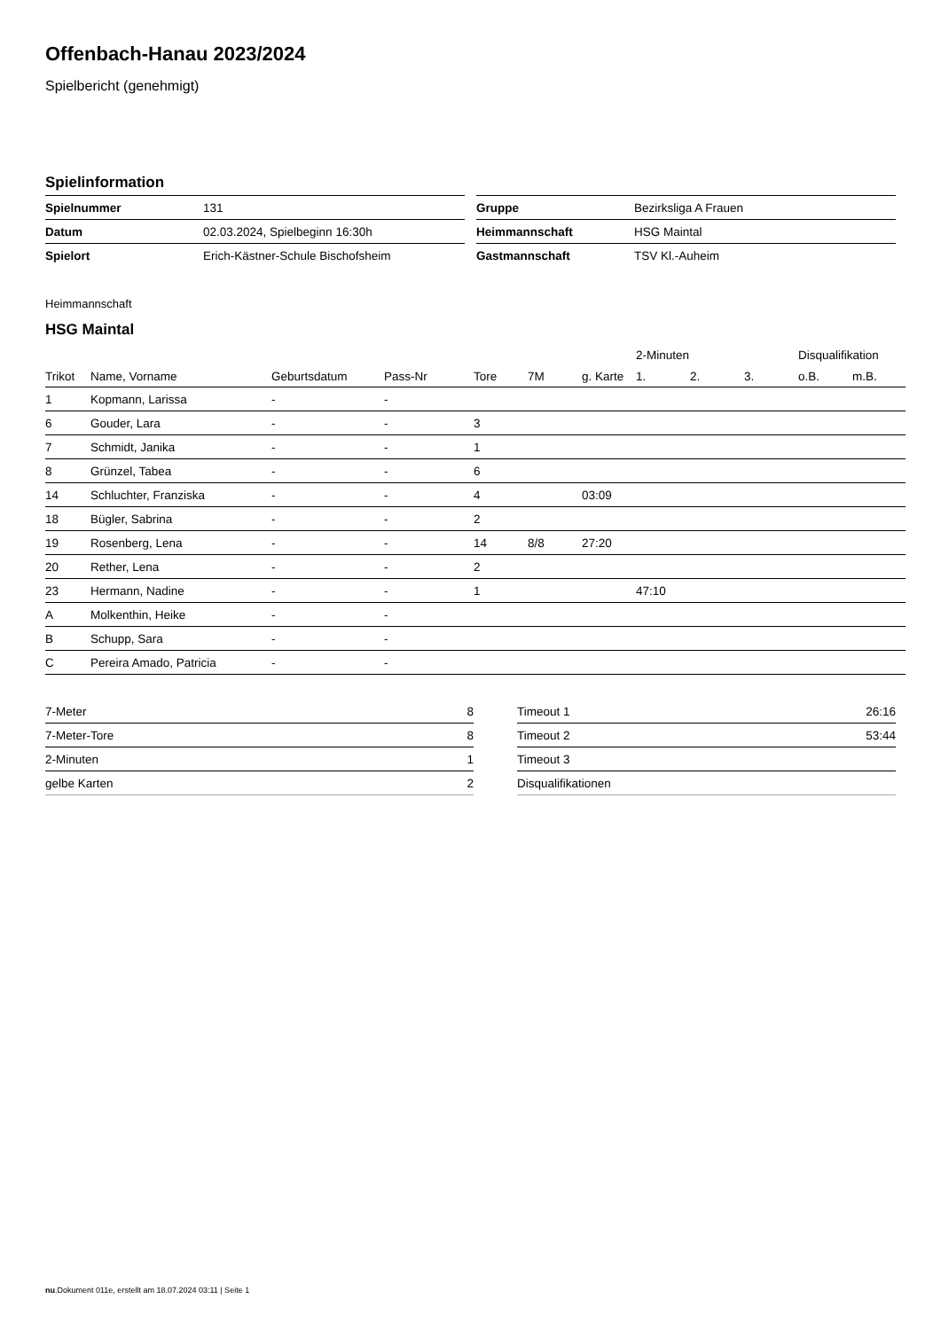Offenbach-Hanau 2023/2024
Spielbericht (genehmigt)
Spielinformation
| Spielnummer | 131 |
| Datum | 02.03.2024, Spielbeginn 16:30h |
| Spielort | Erich-Kästner-Schule Bischofsheim |
| Gruppe | Bezirksliga A Frauen |
| Heimmannschaft | HSG Maintal |
| Gastmannschaft | TSV Kl.-Auheim |
Heimmannschaft
HSG Maintal
| | | | | | | | 2-Minuten | | | Disqualifikation | |
| --- | --- | --- | --- | --- | --- | --- | --- | --- | --- | --- | --- |
| Trikot | Name, Vorname | Geburtsdatum | Pass-Nr | Tore | 7M | g. Karte | 1. | 2. | 3. | o.B. | m.B. |
| 1 | Kopmann, Larissa | - | - | | | | | | | | |
| 6 | Gouder, Lara | - | - | 3 | | | | | | | |
| 7 | Schmidt, Janika | - | - | 1 | | | | | | | |
| 8 | Grünzel, Tabea | - | - | 6 | | | | | | | |
| 14 | Schluchter, Franziska | - | - | 4 | | 03:09 | | | | | |
| 18 | Bügler, Sabrina | - | - | 2 | | | | | | | |
| 19 | Rosenberg, Lena | - | - | 14 | 8/8 | 27:20 | | | | | |
| 20 | Rether, Lena | - | - | 2 | | | | | | | |
| 23 | Hermann, Nadine | - | - | 1 | | | 47:10 | | | | |
| A | Molkenthin, Heike | - | - | | | | | | | | |
| B | Schupp, Sara | - | - | | | | | | | | |
| C | Pereira Amado, Patricia | - | - | | | | | | | | |
| 7-Meter | 8 |
| 7-Meter-Tore | 8 |
| 2-Minuten | 1 |
| gelbe Karten | 2 |
| Timeout 1 | 26:16 |
| Timeout 2 | 53:44 |
| Timeout 3 | |
| Disqualifikationen | |
nu.Dokument 011e, erstellt am 18.07.2024 03:11 | Seite 1